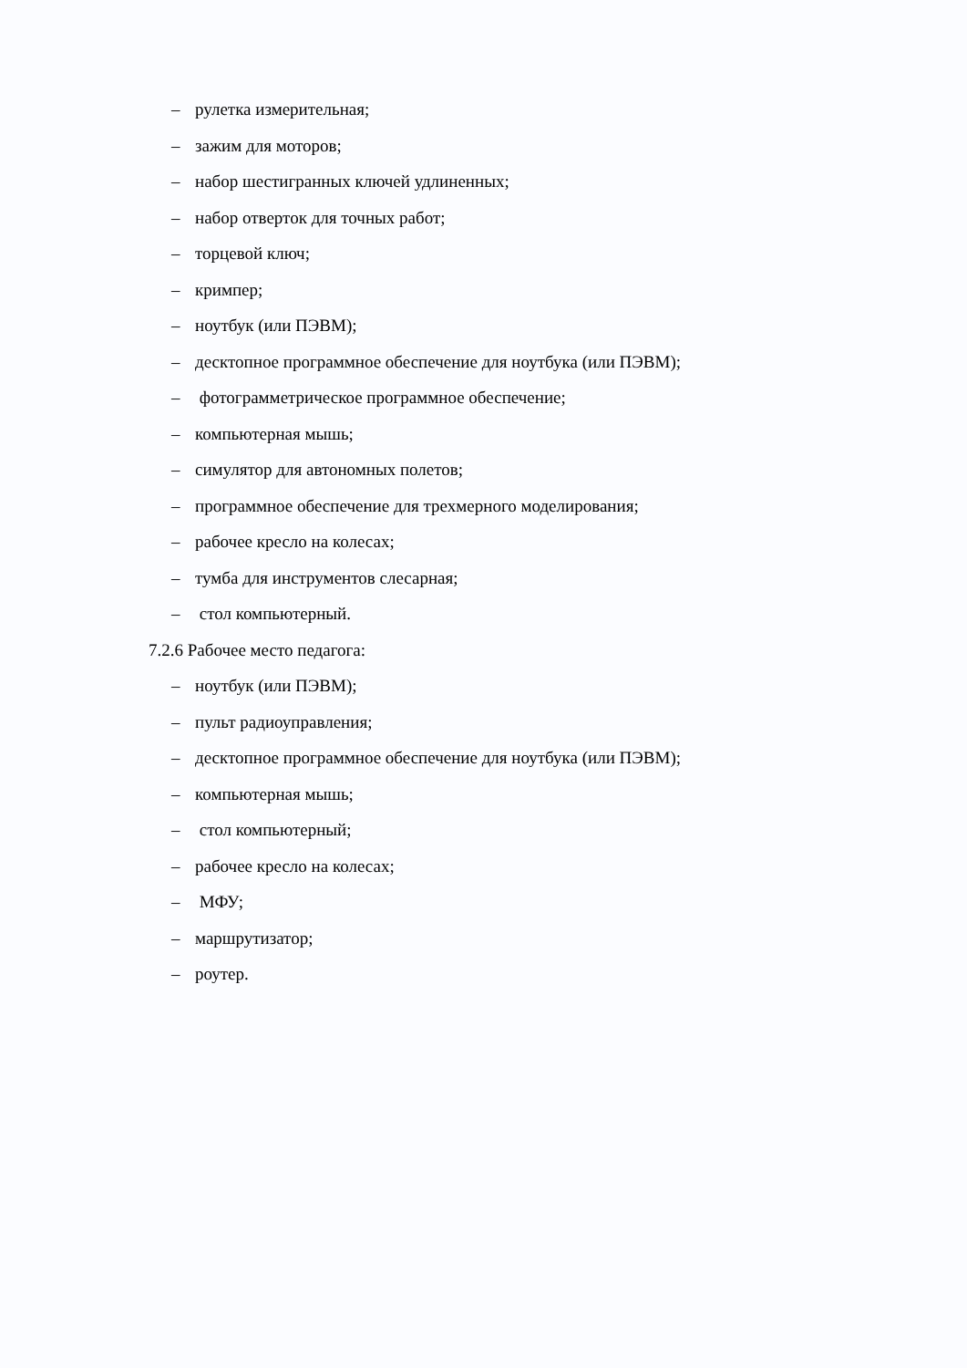– рулетка измерительная;
– зажим для моторов;
– набор шестигранных ключей удлиненных;
– набор отверток для точных работ;
– торцевой ключ;
– кримпер;
– ноутбук (или ПЭВМ);
– десктопное программное обеспечение для ноутбука (или ПЭВМ);
– фотограмметрическое программное обеспечение;
– компьютерная мышь;
– симулятор для автономных полетов;
– программное обеспечение для трехмерного моделирования;
– рабочее кресло на колесах;
– тумба для инструментов слесарная;
– стол компьютерный.
7.2.6 Рабочее место педагога:
– ноутбук (или ПЭВМ);
– пульт радиоуправления;
– десктопное программное обеспечение для ноутбука (или ПЭВМ);
– компьютерная мышь;
– стол компьютерный;
– рабочее кресло на колесах;
– МФУ;
– маршрутизатор;
– роутер.